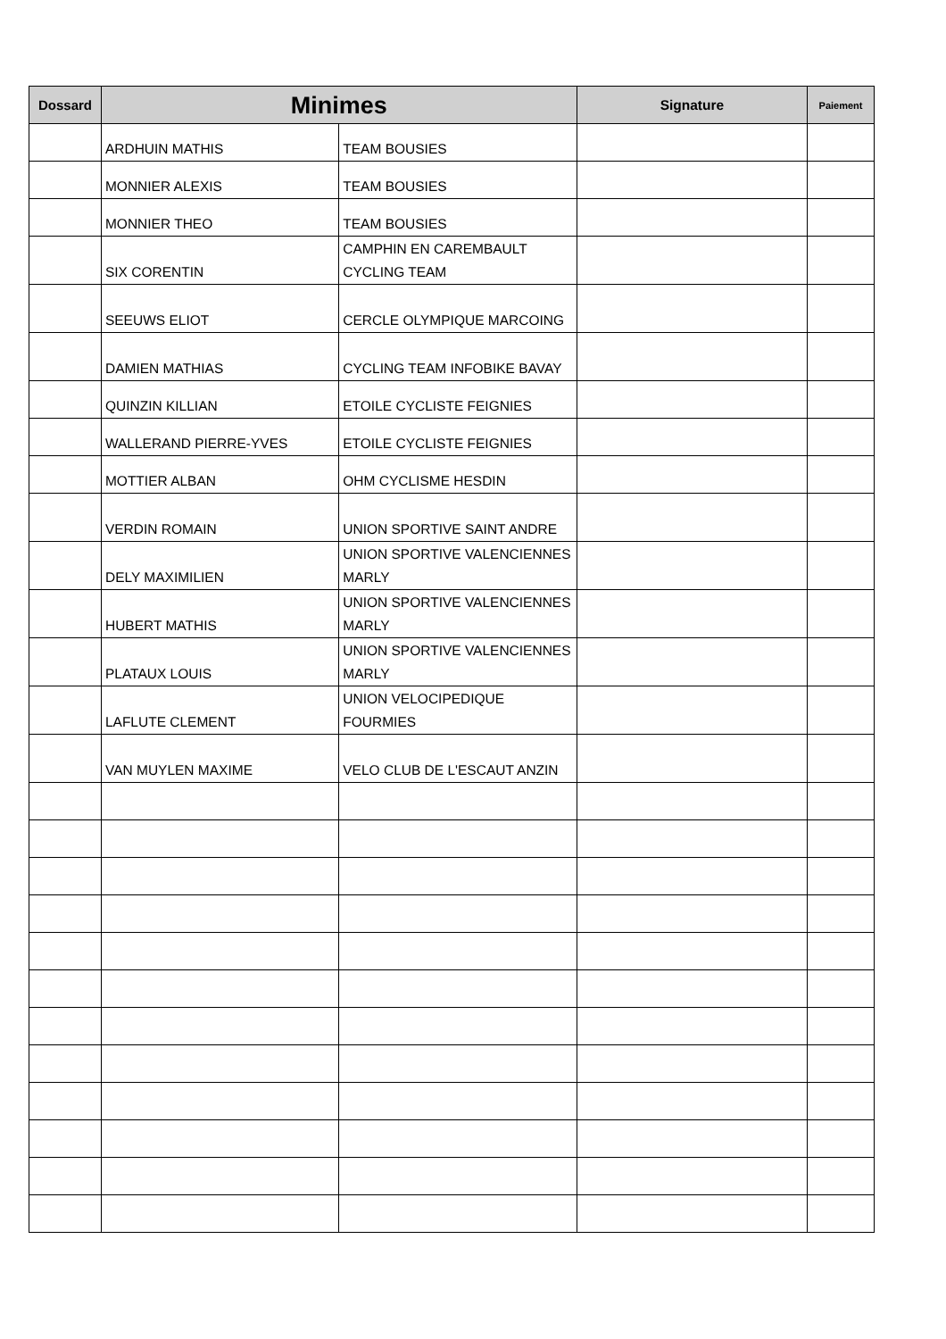| Dossard | Minimes | | Signature | Paiement |
| --- | --- | --- | --- | --- |
| | ARDHUIN MATHIS | TEAM BOUSIES | | |
| | MONNIER ALEXIS | TEAM BOUSIES | | |
| | MONNIER THEO | TEAM BOUSIES | | |
| | SIX CORENTIN | CAMPHIN EN CAREMBAULT CYCLING TEAM | | |
| | SEEUWS ELIOT | CERCLE OLYMPIQUE MARCOING | | |
| | DAMIEN MATHIAS | CYCLING TEAM INFOBIKE BAVAY | | |
| | QUINZIN KILLIAN | ETOILE CYCLISTE FEIGNIES | | |
| | WALLERAND PIERRE-YVES | ETOILE CYCLISTE FEIGNIES | | |
| | MOTTIER ALBAN | OHM CYCLISME HESDIN | | |
| | VERDIN ROMAIN | UNION SPORTIVE SAINT ANDRE | | |
| | DELY MAXIMILIEN | UNION SPORTIVE VALENCIENNES MARLY | | |
| | HUBERT MATHIS | UNION SPORTIVE VALENCIENNES MARLY | | |
| | PLATAUX LOUIS | UNION SPORTIVE VALENCIENNES MARLY | | |
| | LAFLUTE CLEMENT | UNION VELOCIPEDIQUE FOURMIES | | |
| | VAN MUYLEN MAXIME | VELO CLUB DE L'ESCAUT ANZIN | | |